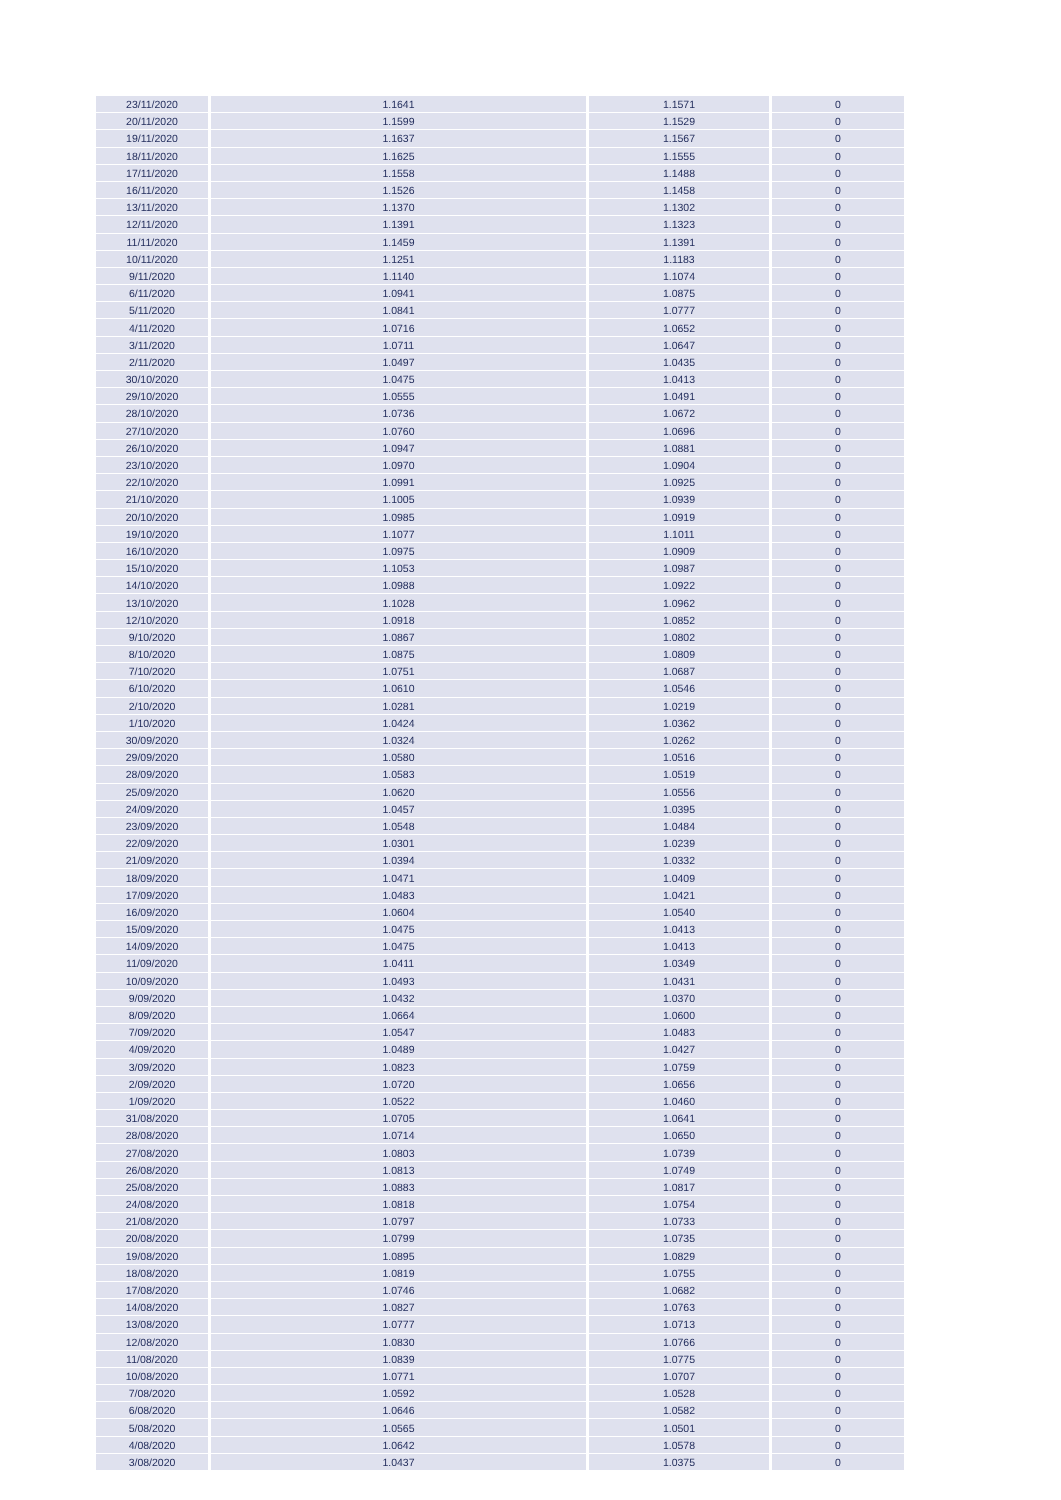| 23/11/2020 | 1.1641 | 1.1571 | 0 |
| 20/11/2020 | 1.1599 | 1.1529 | 0 |
| 19/11/2020 | 1.1637 | 1.1567 | 0 |
| 18/11/2020 | 1.1625 | 1.1555 | 0 |
| 17/11/2020 | 1.1558 | 1.1488 | 0 |
| 16/11/2020 | 1.1526 | 1.1458 | 0 |
| 13/11/2020 | 1.1370 | 1.1302 | 0 |
| 12/11/2020 | 1.1391 | 1.1323 | 0 |
| 11/11/2020 | 1.1459 | 1.1391 | 0 |
| 10/11/2020 | 1.1251 | 1.1183 | 0 |
| 9/11/2020 | 1.1140 | 1.1074 | 0 |
| 6/11/2020 | 1.0941 | 1.0875 | 0 |
| 5/11/2020 | 1.0841 | 1.0777 | 0 |
| 4/11/2020 | 1.0716 | 1.0652 | 0 |
| 3/11/2020 | 1.0711 | 1.0647 | 0 |
| 2/11/2020 | 1.0497 | 1.0435 | 0 |
| 30/10/2020 | 1.0475 | 1.0413 | 0 |
| 29/10/2020 | 1.0555 | 1.0491 | 0 |
| 28/10/2020 | 1.0736 | 1.0672 | 0 |
| 27/10/2020 | 1.0760 | 1.0696 | 0 |
| 26/10/2020 | 1.0947 | 1.0881 | 0 |
| 23/10/2020 | 1.0970 | 1.0904 | 0 |
| 22/10/2020 | 1.0991 | 1.0925 | 0 |
| 21/10/2020 | 1.1005 | 1.0939 | 0 |
| 20/10/2020 | 1.0985 | 1.0919 | 0 |
| 19/10/2020 | 1.1077 | 1.1011 | 0 |
| 16/10/2020 | 1.0975 | 1.0909 | 0 |
| 15/10/2020 | 1.1053 | 1.0987 | 0 |
| 14/10/2020 | 1.0988 | 1.0922 | 0 |
| 13/10/2020 | 1.1028 | 1.0962 | 0 |
| 12/10/2020 | 1.0918 | 1.0852 | 0 |
| 9/10/2020 | 1.0867 | 1.0802 | 0 |
| 8/10/2020 | 1.0875 | 1.0809 | 0 |
| 7/10/2020 | 1.0751 | 1.0687 | 0 |
| 6/10/2020 | 1.0610 | 1.0546 | 0 |
| 2/10/2020 | 1.0281 | 1.0219 | 0 |
| 1/10/2020 | 1.0424 | 1.0362 | 0 |
| 30/09/2020 | 1.0324 | 1.0262 | 0 |
| 29/09/2020 | 1.0580 | 1.0516 | 0 |
| 28/09/2020 | 1.0583 | 1.0519 | 0 |
| 25/09/2020 | 1.0620 | 1.0556 | 0 |
| 24/09/2020 | 1.0457 | 1.0395 | 0 |
| 23/09/2020 | 1.0548 | 1.0484 | 0 |
| 22/09/2020 | 1.0301 | 1.0239 | 0 |
| 21/09/2020 | 1.0394 | 1.0332 | 0 |
| 18/09/2020 | 1.0471 | 1.0409 | 0 |
| 17/09/2020 | 1.0483 | 1.0421 | 0 |
| 16/09/2020 | 1.0604 | 1.0540 | 0 |
| 15/09/2020 | 1.0475 | 1.0413 | 0 |
| 14/09/2020 | 1.0475 | 1.0413 | 0 |
| 11/09/2020 | 1.0411 | 1.0349 | 0 |
| 10/09/2020 | 1.0493 | 1.0431 | 0 |
| 9/09/2020 | 1.0432 | 1.0370 | 0 |
| 8/09/2020 | 1.0664 | 1.0600 | 0 |
| 7/09/2020 | 1.0547 | 1.0483 | 0 |
| 4/09/2020 | 1.0489 | 1.0427 | 0 |
| 3/09/2020 | 1.0823 | 1.0759 | 0 |
| 2/09/2020 | 1.0720 | 1.0656 | 0 |
| 1/09/2020 | 1.0522 | 1.0460 | 0 |
| 31/08/2020 | 1.0705 | 1.0641 | 0 |
| 28/08/2020 | 1.0714 | 1.0650 | 0 |
| 27/08/2020 | 1.0803 | 1.0739 | 0 |
| 26/08/2020 | 1.0813 | 1.0749 | 0 |
| 25/08/2020 | 1.0883 | 1.0817 | 0 |
| 24/08/2020 | 1.0818 | 1.0754 | 0 |
| 21/08/2020 | 1.0797 | 1.0733 | 0 |
| 20/08/2020 | 1.0799 | 1.0735 | 0 |
| 19/08/2020 | 1.0895 | 1.0829 | 0 |
| 18/08/2020 | 1.0819 | 1.0755 | 0 |
| 17/08/2020 | 1.0746 | 1.0682 | 0 |
| 14/08/2020 | 1.0827 | 1.0763 | 0 |
| 13/08/2020 | 1.0777 | 1.0713 | 0 |
| 12/08/2020 | 1.0830 | 1.0766 | 0 |
| 11/08/2020 | 1.0839 | 1.0775 | 0 |
| 10/08/2020 | 1.0771 | 1.0707 | 0 |
| 7/08/2020 | 1.0592 | 1.0528 | 0 |
| 6/08/2020 | 1.0646 | 1.0582 | 0 |
| 5/08/2020 | 1.0565 | 1.0501 | 0 |
| 4/08/2020 | 1.0642 | 1.0578 | 0 |
| 3/08/2020 | 1.0437 | 1.0375 | 0 |